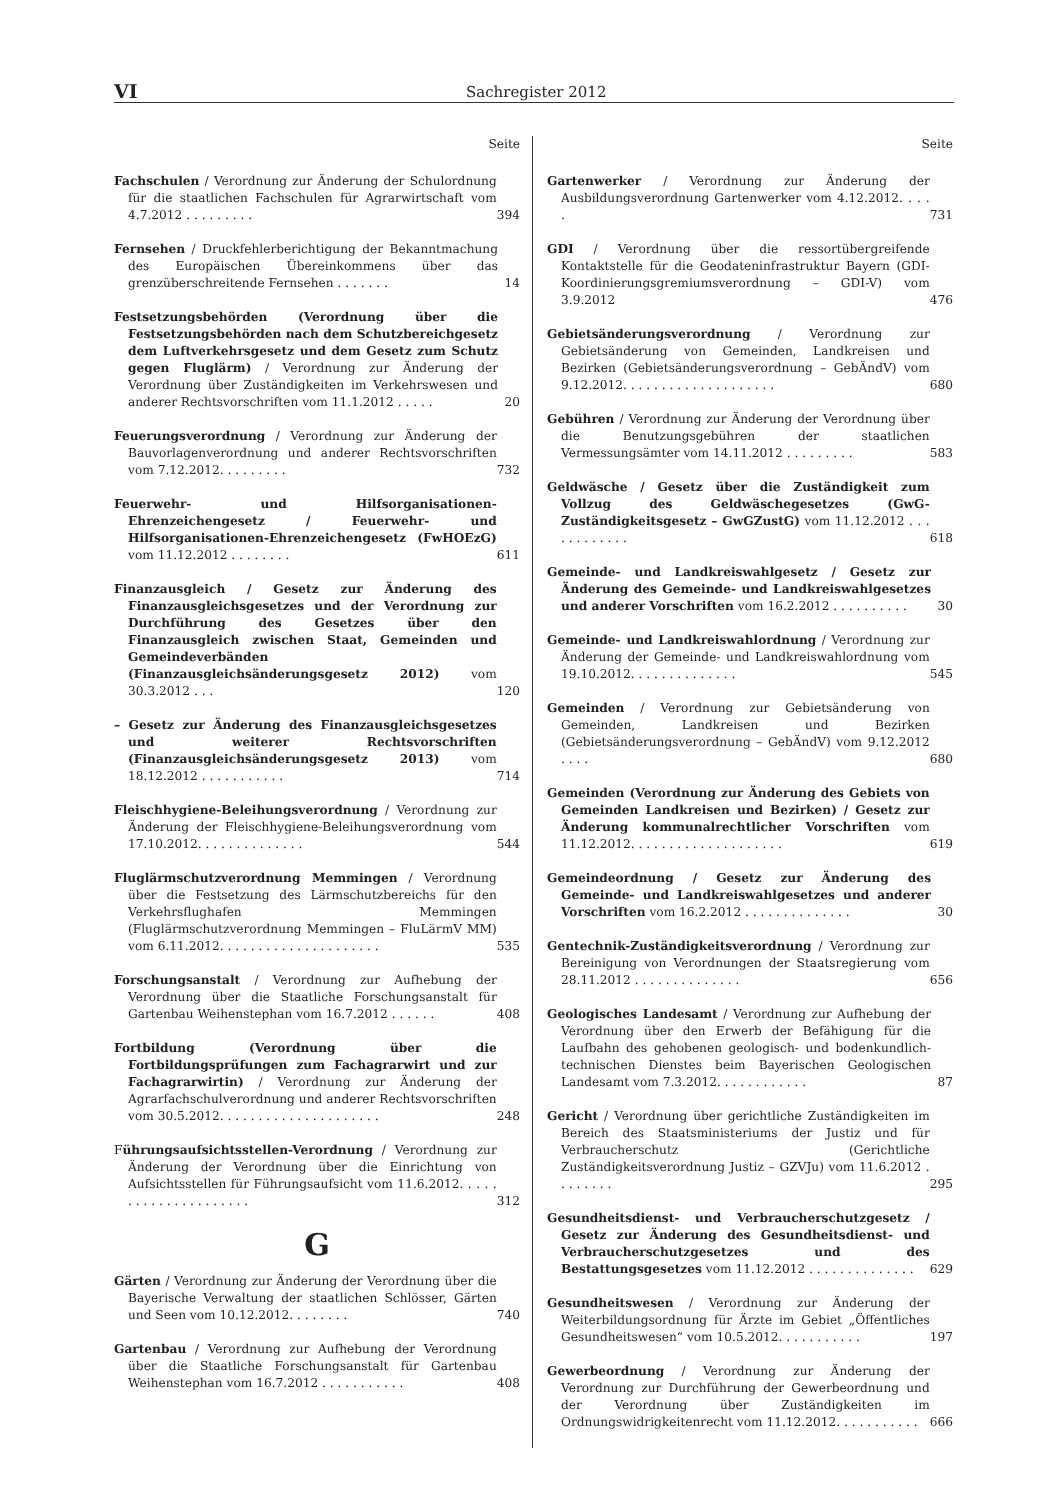VI Sachregister 2012
Seite
Fachschulen / Verordnung zur Änderung der Schulordnung für die staatlichen Fachschulen für Agrarwirtschaft vom 4.7.2012 . . . . . . . . .
394
Fernsehen / Druckfehlerberichtigung der Bekanntmachung des Europäischen Übereinkommens über das grenzüberschreitende Fernsehen . . . . . . .
14
Festsetzungsbehörden (Verordnung über die Festsetzungsbehörden nach dem Schutzbereichgesetz dem Luftverkehrsgesetz und dem Gesetz zum Schutz gegen Fluglärm) / Verordnung zur Änderung der Verordnung über Zuständigkeiten im Verkehrswesen und anderer Rechtsvorschriften vom 11.1.2012 . . . . .
20
Feuerungsverordnung / Verordnung zur Änderung der Bauvorlagenverordnung und anderer Rechtsvorschriften vom 7.12.2012. . . . . . . . .
732
Feuerwehr- und Hilfsorganisationen-Ehrenzeichengesetz / Feuerwehr- und Hilfsorganisationen-Ehrenzeichengesetz (FwHOEzG) vom 11.12.2012 . . . . . . . .
611
Finanzausgleich / Gesetz zur Änderung des Finanzausgleichsgesetzes und der Verordnung zur Durchführung des Gesetzes über den Finanzausgleich zwischen Staat, Gemeinden und Gemeindeverbänden (Finanzausgleichsänderungsgesetz 2012) vom 30.3.2012 . . .
120
– Gesetz zur Änderung des Finanzausgleichsgesetzes und weiterer Rechtsvorschriften (Finanzausgleichsänderungsgesetz 2013) vom 18.12.2012 . . . . . . . . . . .
714
Fleischhygiene-Beleihungsverordnung / Verordnung zur Änderung der Fleischhygiene-Beleihungsverordnung vom 17.10.2012. . . . . . . . . . . . . .
544
Fluglärmschutzverordnung Memmingen / Verordnung über die Festsetzung des Lärmschutzbereichs für den Verkehrsflughafen Memmingen (Fluglärmschutzverordnung Memmingen – FluLärmV MM) vom 6.11.2012. . . . . . . . . . . . . . . . . . . . .
535
Forschungsanstalt / Verordnung zur Aufhebung der Verordnung über die Staatliche Forschungsanstalt für Gartenbau Weihenstephan vom 16.7.2012 . . . . . .
408
Fortbildung (Verordnung über die Fortbildungsprüfungen zum Fachagrarwirt und zur Fachagrarwirtin) / Verordnung zur Änderung der Agrarfachschulverordnung und anderer Rechtsvorschriften vom 30.5.2012. . . . . . . . . . . . . . . . . . . . .
248
Führungsaufsichtsstellen-Verordnung / Verordnung zur Änderung der Verordnung über die Einrichtung von Aufsichtsstellen für Führungsaufsicht vom 11.6.2012. . . . . . . . . . . . . . . . . . . . .
312
G
Gärten / Verordnung zur Änderung der Verordnung über die Bayerische Verwaltung der staatlichen Schlösser, Gärten und Seen vom 10.12.2012. . . . . . . .
740
Gartenbau / Verordnung zur Aufhebung der Verordnung über die Staatliche Forschungsanstalt für Gartenbau Weihenstephan vom 16.7.2012 . . . . . . . . . . .
408
Seite
Gartenwerker / Verordnung zur Änderung der Ausbildungsverordnung Gartenwerker vom 4.12.2012. . . . .
731
GDI / Verordnung über die ressortübergreifende Kontaktstelle für die Geodateninfrastruktur Bayern (GDI-Koordinierungsgremiumsverordnung – GDI-V) vom 3.9.2012
476
Gebietsänderungsverordnung / Verordnung zur Gebietsänderung von Gemeinden, Landkreisen und Bezirken (Gebietsänderungsverordnung – GebÄndV) vom 9.12.2012. . . . . . . . . . . . . . . . . . . .
680
Gebühren / Verordnung zur Änderung der Verordnung über die Benutzungsgebühren der staatlichen Vermessungsämter vom 14.11.2012 . . . . . . . . .
583
Geldwäsche / Gesetz über die Zuständigkeit zum Vollzug des Geldwäschegesetzes (GwG-Zuständigkeitsgesetz – GwGZustG) vom 11.12.2012 . . . . . . . . . . . .
618
Gemeinde- und Landkreiswahlgesetz / Gesetz zur Änderung des Gemeinde- und Landkreiswahlgesetzes und anderer Vorschriften vom 16.2.2012 . . . . . . . . . .
30
Gemeinde- und Landkreiswahlordnung / Verordnung zur Änderung der Gemeinde- und Landkreiswahlordnung vom 19.10.2012. . . . . . . . . . . . . .
545
Gemeinden / Verordnung zur Gebietsänderung von Gemeinden, Landkreisen und Bezirken (Gebietsänderungsverordnung – GebÄndV) vom 9.12.2012 . . . .
680
Gemeinden (Verordnung zur Änderung des Gebiets von Gemeinden Landkreisen und Bezirken) / Gesetz zur Änderung kommunalrechtlicher Vorschriften vom 11.12.2012. . . . . . . . . . . . . . . . . . . .
619
Gemeindeordnung / Gesetz zur Änderung des Gemeinde- und Landkreiswahlgesetzes und anderer Vorschriften vom 16.2.2012 . . . . . . . . . . . . . .
30
Gentechnik-Zuständigkeitsverordnung / Verordnung zur Bereinigung von Verordnungen der Staatsregierung vom 28.11.2012 . . . . . . . . . . . . . .
656
Geologisches Landesamt / Verordnung zur Aufhebung der Verordnung über den Erwerb der Befähigung für die Laufbahn des gehobenen geologisch- und bodenkundlich-technischen Dienstes beim Bayerischen Geologischen Landesamt vom 7.3.2012. . . . . . . . . . . .
87
Gericht / Verordnung über gerichtliche Zuständigkeiten im Bereich des Staatsministeriums der Justiz und für Verbraucherschutz (Gerichtliche Zuständigkeitsverordnung Justiz – GZVJu) vom 11.6.2012 . . . . . . . .
295
Gesundheitsdienst- und Verbraucherschutzgesetz / Gesetz zur Änderung des Gesundheitsdienst- und Verbraucherschutzgesetzes und des Bestattungsgesetzes vom 11.12.2012 . . . . . . . . . . . . . .
629
Gesundheitswesen / Verordnung zur Änderung der Weiterbildungsordnung für Ärzte im Gebiet „Öffentliches Gesundheitswesen“ vom 10.5.2012. . . . . . . . . . .
197
Gewerbeordnung / Verordnung zur Änderung der Verordnung zur Durchführung der Gewerbeordnung und der Verordnung über Zuständigkeiten im Ordnungswidrigkeitenrecht vom 11.12.2012. . . . . . . . . . .
666